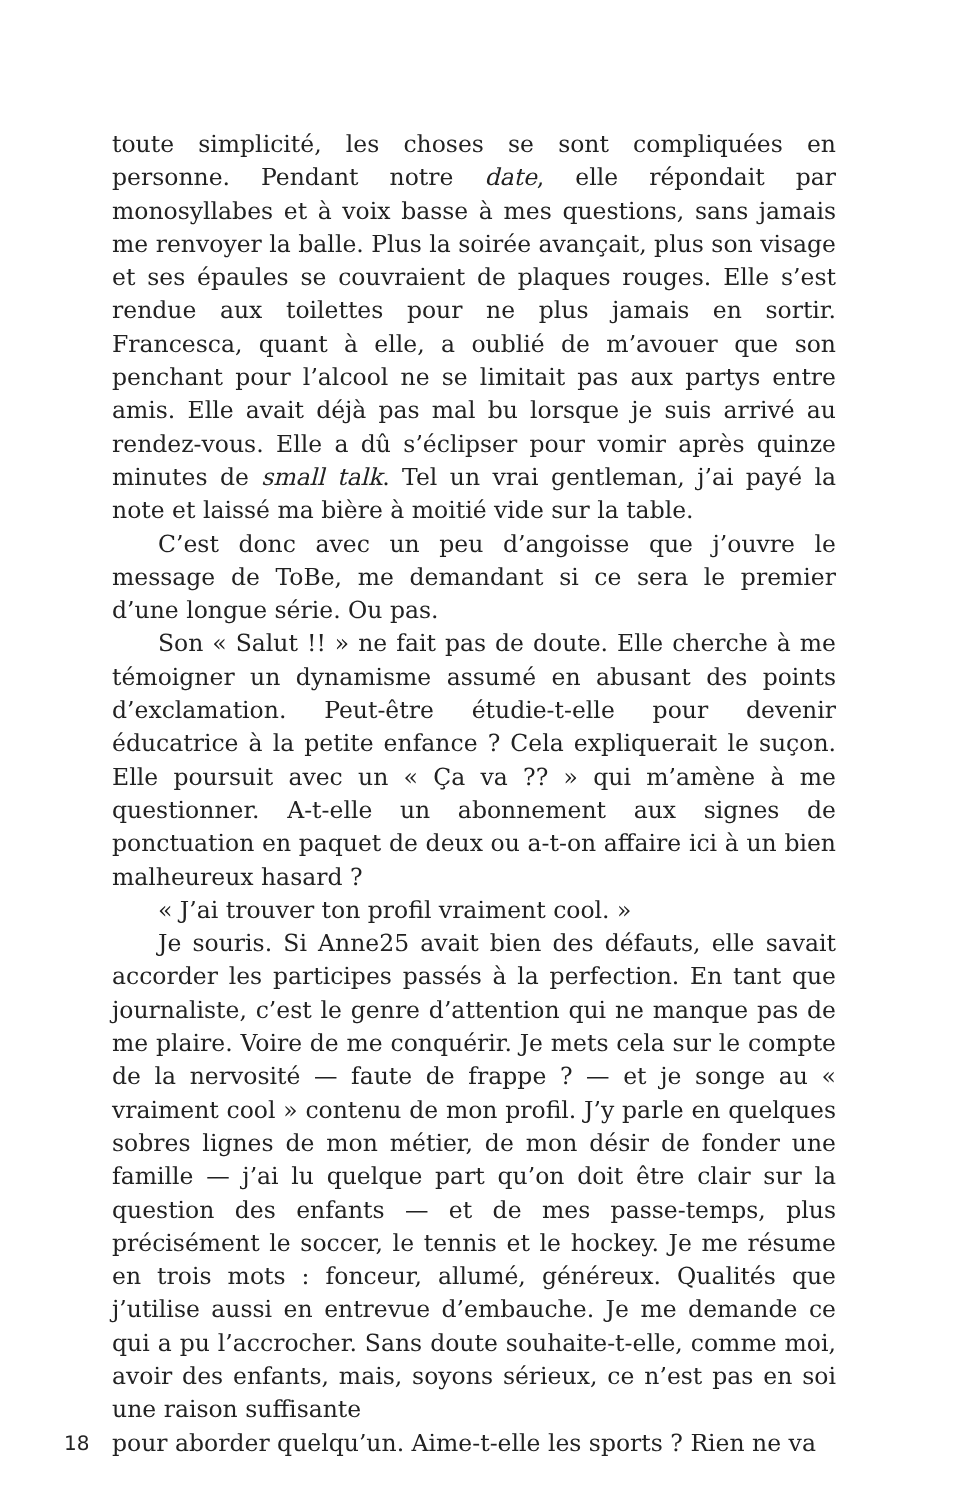toute simplicité, les choses se sont compliquées en personne. Pendant notre date, elle répondait par monosyllabes et à voix basse à mes questions, sans jamais me renvoyer la balle. Plus la soirée avançait, plus son visage et ses épaules se couvraient de plaques rouges. Elle s’est rendue aux toilettes pour ne plus jamais en sortir. Francesca, quant à elle, a oublié de m’avouer que son penchant pour l’alcool ne se limitait pas aux partys entre amis. Elle avait déjà pas mal bu lorsque je suis arrivé au rendez-vous. Elle a dû s’éclipser pour vomir après quinze minutes de small talk. Tel un vrai gentleman, j’ai payé la note et laissé ma bière à moitié vide sur la table.
C’est donc avec un peu d’angoisse que j’ouvre le message de ToBe, me demandant si ce sera le premier d’une longue série. Ou pas.
Son « Salut !! » ne fait pas de doute. Elle cherche à me témoigner un dynamisme assumé en abusant des points d’exclamation. Peut-être étudie-t-elle pour devenir éducatrice à la petite enfance ? Cela expliquerait le suçon. Elle poursuit avec un « Ça va ?? » qui m’amène à me questionner. A-t-elle un abonnement aux signes de ponctuation en paquet de deux ou a-t-on affaire ici à un bien malheureux hasard ?
« J’ai trouver ton profil vraiment cool. »
Je souris. Si Anne25 avait bien des défauts, elle savait accorder les participes passés à la perfection. En tant que journaliste, c’est le genre d’attention qui ne manque pas de me plaire. Voire de me conquérir. Je mets cela sur le compte de la nervosité — faute de frappe ? — et je songe au « vraiment cool » contenu de mon profil. J’y parle en quelques sobres lignes de mon métier, de mon désir de fonder une famille — j’ai lu quelque part qu’on doit être clair sur la question des enfants — et de mes passe-temps, plus précisément le soccer, le tennis et le hockey. Je me résume en trois mots : fonceur, allumé, généreux. Qualités que j’utilise aussi en entrevue d’embauche. Je me demande ce qui a pu l’accrocher. Sans doute souhaite-t-elle, comme moi, avoir des enfants, mais, soyons sérieux, ce n’est pas en soi une raison suffisante
18 pour aborder quelqu’un. Aime-t-elle les sports ? Rien ne va